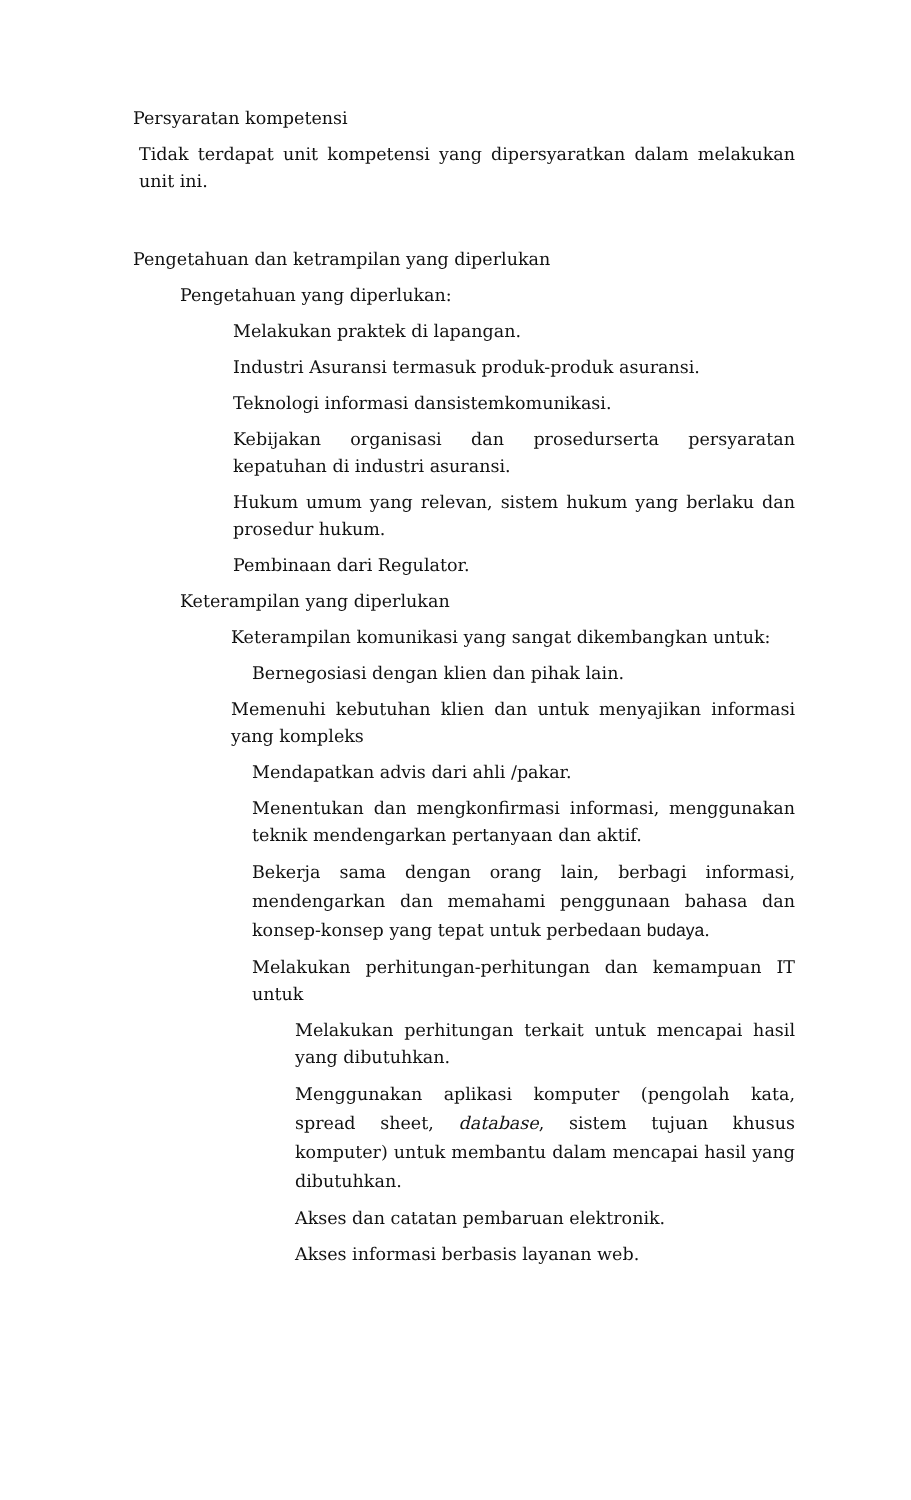Persyaratan kompetensi
Tidak terdapat unit kompetensi yang dipersyaratkan dalam melakukan unit ini.
Pengetahuan dan ketrampilan yang diperlukan
Pengetahuan yang diperlukan:
Melakukan praktek di lapangan.
Industri Asuransi termasuk produk-produk asuransi.
Teknologi informasi dansistemkomunikasi.
Kebijakan organisasi dan prosedurserta persyaratan kepatuhan di industri asuransi.
Hukum umum yang relevan, sistem hukum yang berlaku dan prosedur hukum.
Pembinaan dari Regulator.
Keterampilan yang diperlukan
Keterampilan komunikasi yang sangat dikembangkan untuk:
Bernegosiasi dengan klien dan pihak lain.
Memenuhi kebutuhan klien dan untuk menyajikan informasi yang kompleks
Mendapatkan advis dari ahli /pakar.
Menentukan dan mengkonfirmasi informasi, menggunakan teknik mendengarkan pertanyaan dan aktif.
Bekerja sama dengan orang lain, berbagi informasi, mendengarkan dan memahami penggunaan bahasa dan konsep-konsep yang tepat untuk perbedaan budaya.
Melakukan perhitungan-perhitungan dan kemampuan IT untuk
Melakukan perhitungan terkait untuk mencapai hasil yang dibutuhkan.
Menggunakan aplikasi komputer (pengolah kata, spread sheet, database, sistem tujuan khusus komputer) untuk membantu dalam mencapai hasil yang dibutuhkan.
Akses dan catatan pembaruan elektronik.
Akses informasi berbasis layanan web.